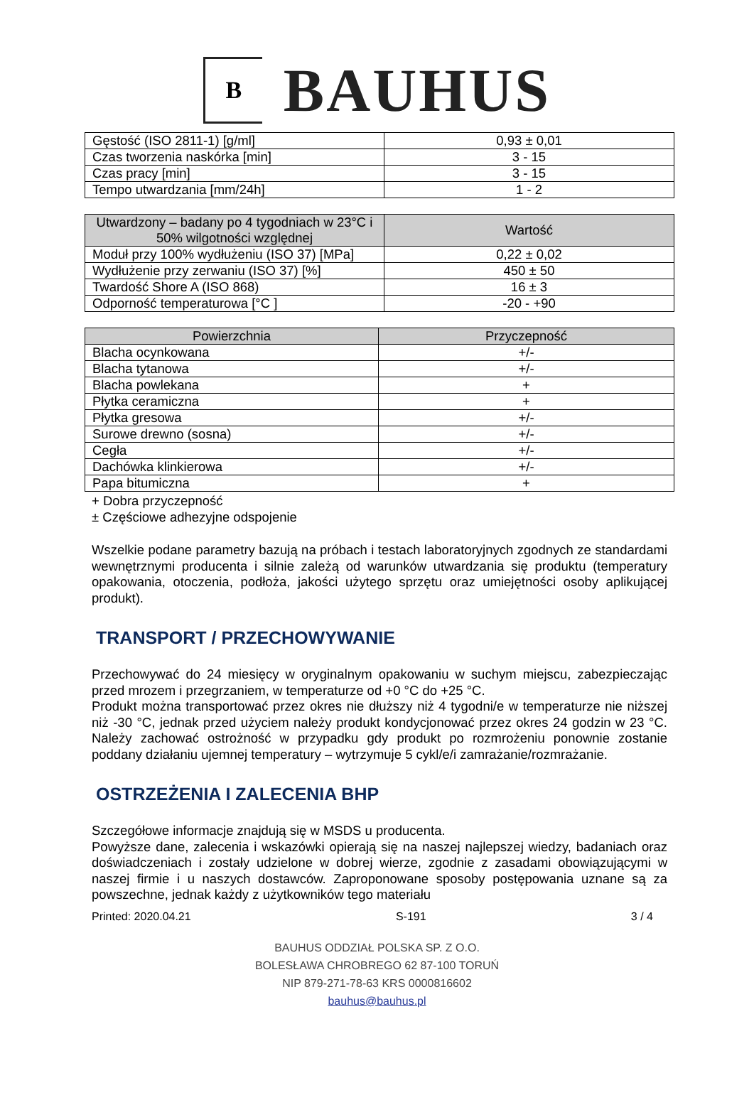B
BAUHUS
| Gęstość (ISO 2811-1) [g/ml] | 0,93 ± 0,01 |
| Czas tworzenia naskórka [min] | 3 - 15 |
| Czas pracy [min] | 3 - 15 |
| Tempo utwardzania [mm/24h] | 1 - 2 |
| Utwardzony – badany po 4 tygodniach w 23°C i 50% wilgotności względnej | Wartość |
| --- | --- |
| Moduł przy 100% wydłużeniu (ISO 37) [MPa] | 0,22 ± 0,02 |
| Wydłużenie przy zerwaniu (ISO 37) [%] | 450 ± 50 |
| Twardość Shore A (ISO 868) | 16 ± 3 |
| Odporność temperaturowa [°C ] | -20 - +90 |
| Powierzchnia | Przyczepność |
| --- | --- |
| Blacha ocynkowana | +/- |
| Blacha tytanowa | +/- |
| Blacha powlekana | + |
| Płytka ceramiczna | + |
| Płytka gresowa | +/- |
| Surowe drewno (sosna) | +/- |
| Cegła | +/- |
| Dachówka klinkierowa | +/- |
| Papa bitumiczna | + |
+ Dobra przyczepność
± Częściowe adhezyjne odspojenie
Wszelkie podane parametry bazują na próbach i testach laboratoryjnych zgodnych ze standardami wewnętrznymi producenta i silnie zależą od warunków utwardzania się produktu (temperatury opakowania, otoczenia, podłoża, jakości użytego sprzętu oraz umiejętności osoby aplikującej produkt).
TRANSPORT / PRZECHOWYWANIE
Przechowywać do 24 miesięcy w oryginalnym opakowaniu w suchym miejscu, zabezpieczając przed mrozem i przegrzaniem, w temperaturze od +0 °C do +25 °C.
Produkt można transportować przez okres nie dłuższy niż 4 tygodni/e w temperaturze nie niższej niż -30 °C, jednak przed użyciem należy produkt kondycjonować przez okres 24 godzin w 23 °C. Należy zachować ostrożność w przypadku gdy produkt po rozmrożeniu ponownie zostanie poddany działaniu ujemnej temperatury – wytrzymuje 5 cykl/e/i zamrażanie/rozmrażanie.
OSTRZEŻENIA I ZALECENIA BHP
Szczegółowe informacje znajdują się w MSDS u producenta.
Powyższe dane, zalecenia i wskazówki opierają się na naszej najlepszej wiedzy, badaniach oraz doświadczeniach i zostały udzielone w dobrej wierze, zgodnie z zasadami obowiązującymi w naszej firmie i u naszych dostawców. Zaproponowane sposoby postępowania uznane są za powszechne, jednak każdy z użytkowników tego materiału
Printed: 2020.04.21 S-191 3 / 4
BAUHUS ODDZIAŁ POLSKA SP. Z O.O.
BOLESŁAWA CHROBREGO 62 87-100 TORUŃ
NIP 879-271-78-63 KRS 0000816602
bauhus@bauhus.pl